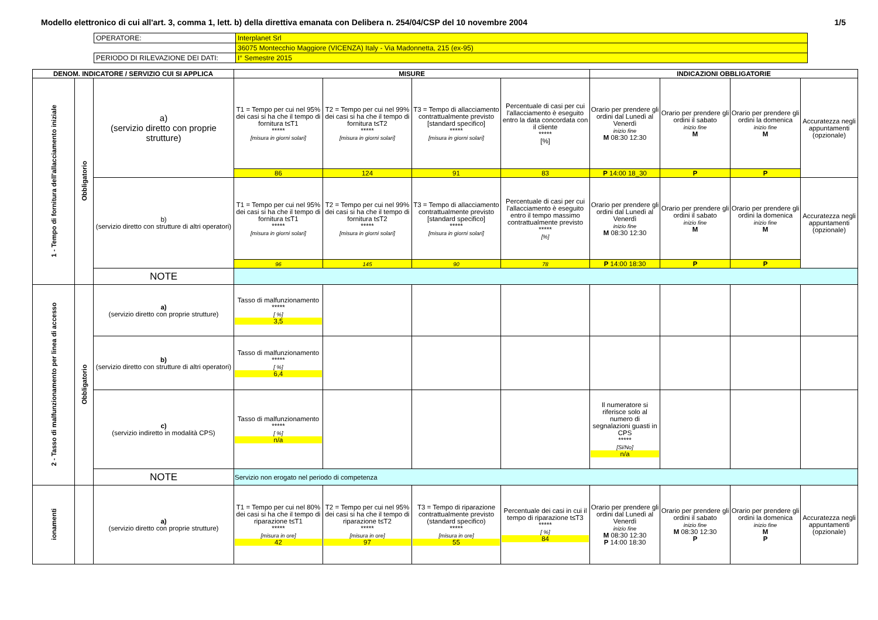Modello elettronico di cui all'art. 3, comma 1, lett. b) della direttiva emanata con Delibera n. 254/04/CSP del 10 novembre 2004 1/5
| OPERATORE: | Interplanet Srl |
| | 36075 Montecchio Maggiore (VICENZA) Italy - Via Madonnetta, 215 (ex-95) |
| PERIODO DI RILEVAZIONE DEI DATI: | I° Semestre 2015 |
| DENOM. INDICATORE / SERVIZIO CUI SI APPLICA | | | MISURE | | | | INDICAZIONI OBBLIGATORIE | | | |
| --- | --- | --- | --- | --- | --- | --- | --- | --- | --- | --- |
| 1 - Tempo di fornitura dell'allacciamento iniziale | Obbligatorio | a) (servizio diretto con proprie strutture) | T1 = Tempo per cui nel 95% dei casi si ha che il tempo di fornitura t≤T1 ***** [misura in giorni solari] | T2 = Tempo per cui nel 99% dei casi si ha che il tempo di fornitura t≤T2 ***** [misura in giorni solari] | T3 = Tempo di allacciamento contrattualmente previsto [standard specifico] ***** [misura in giorni solari] | Percentuale di casi per cui l'allacciamento è eseguito entro la data concordata con il cliente ***** [%] | Orario per prendere gli ordini dal Lunedì al Venerdì inizio fine M 08:30 12:30 | Orario per prendere gli ordini il sabato inizio fine M | Orario per prendere gli ordini la domenica inizio fine M | Accuratezza negli appuntamenti (opzionale) |
| | | | 86 | 124 | 91 | 83 | P 14:00 18_30 | P | P | |
| | | b) (servizio diretto con strutture di altri operatori) | T1 = Tempo per cui nel 95% dei casi si ha che il tempo di fornitura t≤T1 ***** [misura in giorni solari] | T2 = Tempo per cui nel 99% dei casi si ha che il tempo di fornitura t≤T2 ***** [misura in giorni solari] | T3 = Tempo di allacciamento contrattualmente previsto [standard specifico] ***** [misura in giorni solari] | Percentuale di casi per cui l'allacciamento è eseguito entro il tempo massimo contrattualmente previsto ***** [%] | Orario per prendere gli ordini dal Lunedì al Venerdì inizio fine M 08:30 12:30 | Orario per prendere gli ordini il sabato inizio fine M | Orario per prendere gli ordini la domenica inizio fine M | Accuratezza negli appuntamenti (opzionale) |
| | | | 96 | 145 | 90 | 78 | P 14:00 18:30 | P | P | |
| | | NOTE | | | | | | | | |
| 2 - Tasso di malfunzionamento per linea di accesso | Obbligatorio | a) (servizio diretto con proprie strutture) | Tasso di malfunzionamento ***** [ %] 3,5 | | | | | | | |
| | | b) (servizio diretto con strutture di altri operatori) | Tasso di malfunzionamento ***** [ %] 6,4 | | | | | | | |
| | | c) (servizio indiretto in modalità CPS) | Tasso di malfunzionamento ***** [ %] n/a | | | | Il numeratore si riferisce solo al numero di segnalazioni guasti in CPS ***** [Si/No] n/a | | | |
| | | NOTE | Servizio non erogato nel periodo di competenza | | | | | | | |
| ionamenti | | a) (servizio diretto con proprie strutture) | T1 = Tempo per cui nel 80% dei casi si ha che il tempo di riparazione t≤T1 ***** [misura in ore] 42 | T2 = Tempo per cui nel 95% dei casi si ha che il tempo di riparazione t≤T2 ***** [misura in ore] 97 | T3 = Tempo di riparazione contrattualmente previsto (standard specifico) ***** [misura in ore] 55 | Percentuale dei casi in cui il tempo di riparazione t≤T3 ***** [ %] 84 | Orario per prendere gli ordini dal Lunedì al Venerdì inizio fine M 08:30 12:30 P 14:00 18:30 | Orario per prendere gli ordini il sabato inizio fine M 08:30 12:30 P | Orario per prendere gli ordini la domenica inizio fine M P | Accuratezza negli appuntamenti (opzionale) |